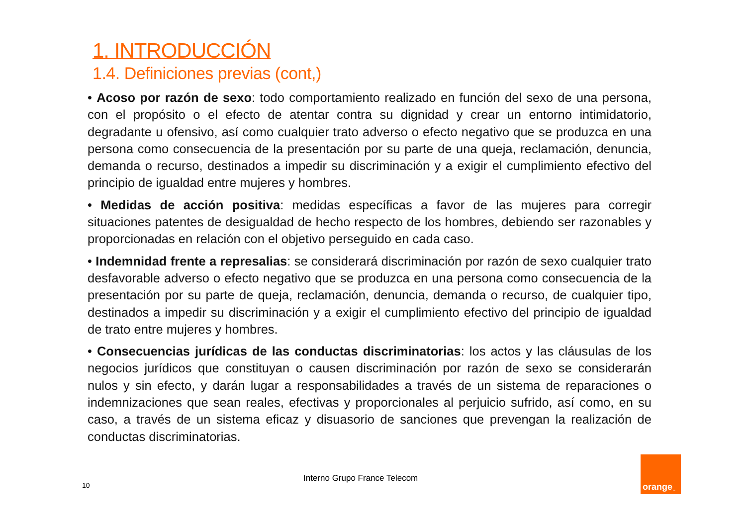1. INTRODUCCIÓN
1.4. Definiciones previas (cont,)
• Acoso por razón de sexo: todo comportamiento realizado en función del sexo de una persona, con el propósito o el efecto de atentar contra su dignidad y crear un entorno intimidatorio, degradante u ofensivo, así como cualquier trato adverso o efecto negativo que se produzca en una persona como consecuencia de la presentación por su parte de una queja, reclamación, denuncia, demanda o recurso, destinados a impedir su discriminación y a exigir el cumplimiento efectivo del principio de igualdad entre mujeres y hombres.
• Medidas de acción positiva: medidas específicas a favor de las mujeres para corregir situaciones patentes de desigualdad de hecho respecto de los hombres, debiendo ser razonables y proporcionadas en relación con el objetivo perseguido en cada caso.
• Indemnidad frente a represalias: se considerará discriminación por razón de sexo cualquier trato desfavorable adverso o efecto negativo que se produzca en una persona como consecuencia de la presentación por su parte de queja, reclamación, denuncia, demanda o recurso, de cualquier tipo, destinados a impedir su discriminación y a exigir el cumplimiento efectivo del principio de igualdad de trato entre mujeres y hombres.
• Consecuencias jurídicas de las conductas discriminatorias: los actos y las cláusulas de los negocios jurídicos que constituyan o causen discriminación por razón de sexo se considerarán nulos y sin efecto, y darán lugar a responsabilidades a través de un sistema de reparaciones o indemnizaciones que sean reales, efectivas y proporcionales al perjuicio sufrido, así como, en su caso, a través de un sistema eficaz y disuasorio de sanciones que prevengan la realización de conductas discriminatorias.
Interno Grupo France Telecom
10
orange<sup>™</sup>